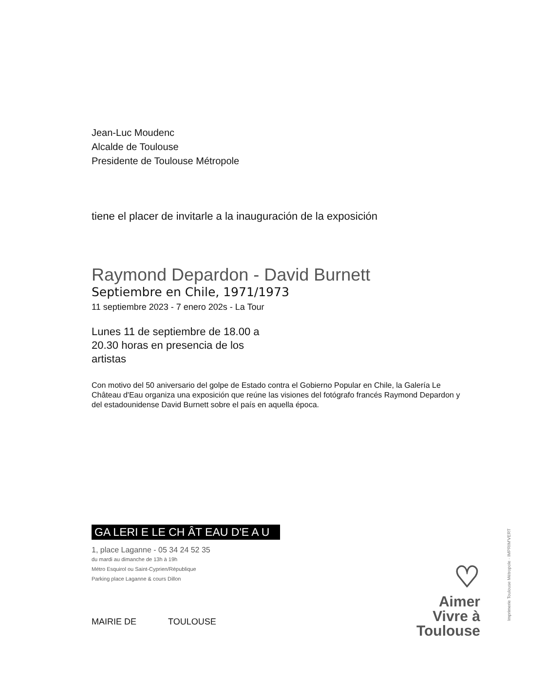Jean-Luc Moudenc
Alcalde de Toulouse
Presidente de Toulouse Métropole
tiene el placer de invitarle a la inauguración de la exposición
Raymond Depardon - David Burnett
Septiembre en Chile, 1971/1973
11 septiembre 2023 - 7 enero 202s - La Tour
Lunes 11 de septiembre de 18.00 a
20.30 horas en presencia de los
artistas
Con motivo del 50 aniversario del golpe de Estado contra el Gobierno Popular en Chile, la Galería Le Château d'Eau organiza una exposición que reúne las visiones del fotógrafo francés Raymond Depardon y del estadounidense David Burnett sobre el país en aquella época.
GA LERI E LE CH ÂT EAU D'E A U
1, place Laganne - 05 34 24 52 35
du mardi au dimanche de 13h à 19h
Métro Esquirol ou Saint-Cyprien/République
Parking place Laganne & cours Dillon
MAIRIE DE TOULOUSE
♡
Aimer
Vivre à
Toulouse
Imprimerie Toulouse Métropole · IMPRIM'VERT